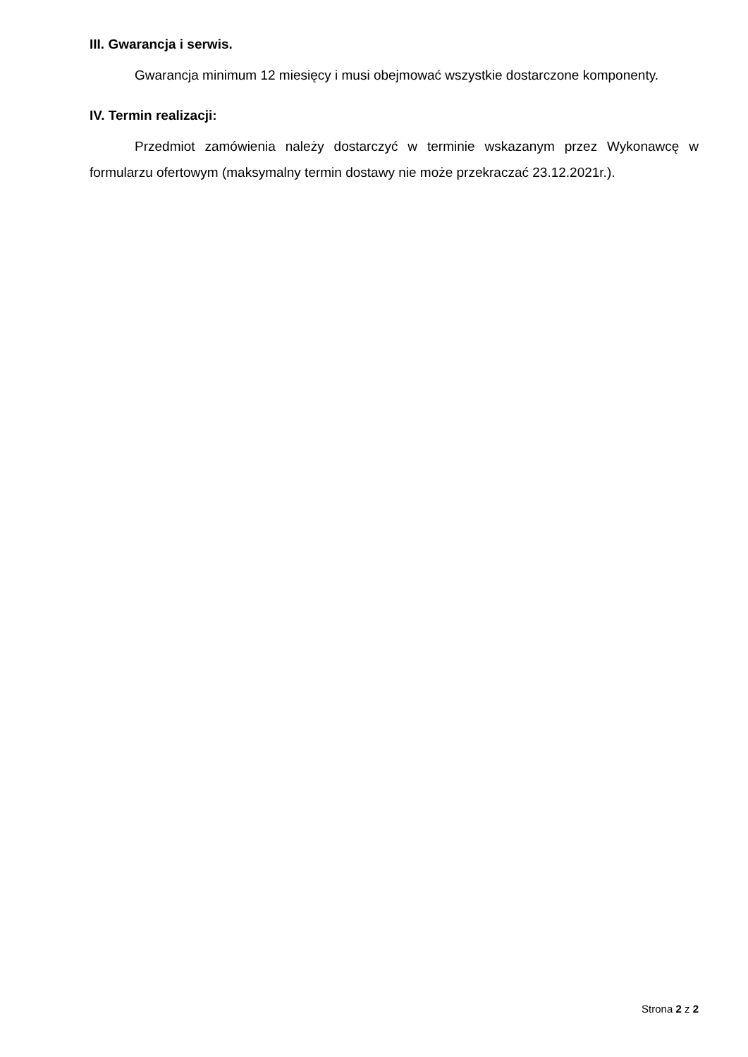III. Gwarancja i serwis.
Gwarancja minimum 12 miesięcy i musi obejmować wszystkie dostarczone komponenty.
IV. Termin realizacji:
Przedmiot zamówienia należy dostarczyć w terminie wskazanym przez Wykonawcę w formularzu ofertowym (maksymalny termin dostawy nie może przekraczać 23.12.2021r.).
Strona 2 z 2